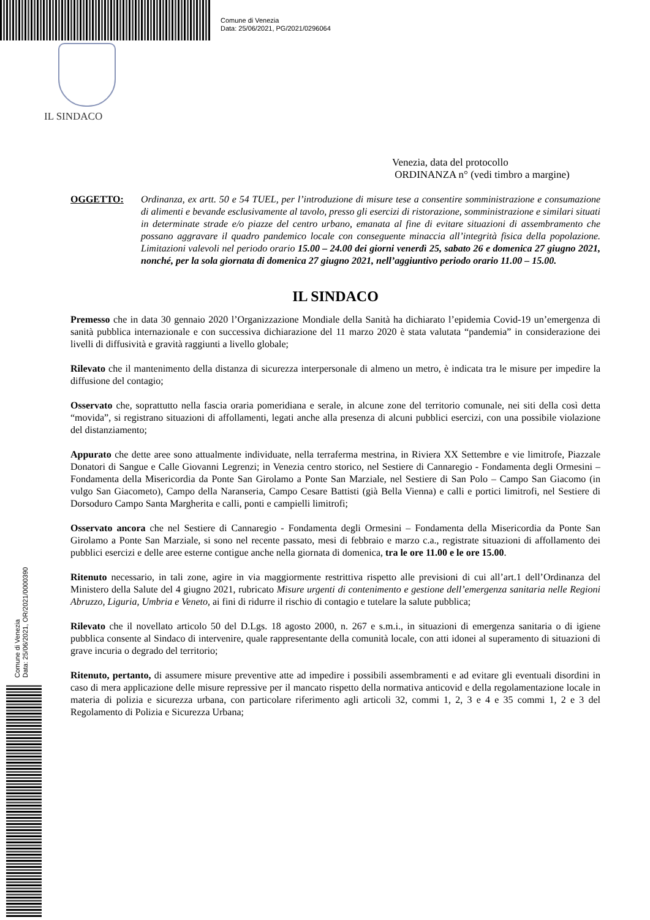Comune di Venezia
Data: 25/06/2021, PG/2021/0296064
IL SINDACO
Comune di Venezia
Data: 25/06/2021, OR/2021/0000390
Venezia, data del protocollo
ORDINANZA n° (vedi timbro a margine)
OGGETTO: Ordinanza, ex artt. 50 e 54 TUEL, per l’introduzione di misure tese a consentire somministrazione e consumazione di alimenti e bevande esclusivamente al tavolo, presso gli esercizi di ristorazione, somministrazione e similari situati in determinate strade e/o piazze del centro urbano, emanata al fine di evitare situazioni di assembramento che possano aggravare il quadro pandemico locale con conseguente minaccia all’integrità fisica della popolazione. Limitazioni valevoli nel periodo orario 15.00 – 24.00 dei giorni venerdì 25, sabato 26 e domenica 27 giugno 2021, nonché, per la sola giornata di domenica 27 giugno 2021, nell’aggiuntivo periodo orario 11.00 – 15.00.
IL SINDACO
Premesso che in data 30 gennaio 2020 l’Organizzazione Mondiale della Sanità ha dichiarato l’epidemia Covid-19 un’emergenza di sanità pubblica internazionale e con successiva dichiarazione del 11 marzo 2020 è stata valutata “pandemia” in considerazione dei livelli di diffusività e gravità raggiunti a livello globale;
Rilevato che il mantenimento della distanza di sicurezza interpersonale di almeno un metro, è indicata tra le misure per impedire la diffusione del contagio;
Osservato che, soprattutto nella fascia oraria pomeridiana e serale, in alcune zone del territorio comunale, nei siti della così detta “movida”, si registrano situazioni di affollamenti, legati anche alla presenza di alcuni pubblici esercizi, con una possibile violazione del distanziamento;
Appurato che dette aree sono attualmente individuate, nella terraferma mestrina, in Riviera XX Settembre e vie limitrofe, Piazzale Donatori di Sangue e Calle Giovanni Legrenzi; in Venezia centro storico, nel Sestiere di Cannaregio - Fondamenta degli Ormesini – Fondamenta della Misericordia da Ponte San Girolamo a Ponte San Marziale, nel Sestiere di San Polo – Campo San Giacomo (in vulgo San Giacometo), Campo della Naranseria, Campo Cesare Battisti (già Bella Vienna) e calli e portici limitrofi, nel Sestiere di Dorsoduro Campo Santa Margherita e calli, ponti e campielli limitrofi;
Osservato ancora che nel Sestiere di Cannaregio - Fondamenta degli Ormesini – Fondamenta della Misericordia da Ponte San Girolamo a Ponte San Marziale, si sono nel recente passato, mesi di febbraio e marzo c.a., registrate situazioni di affollamento dei pubblici esercizi e delle aree esterne contigue anche nella giornata di domenica, tra le ore 11.00 e le ore 15.00.
Ritenuto necessario, in tali zone, agire in via maggiormente restrittiva rispetto alle previsioni di cui all’art.1 dell’Ordinanza del Ministero della Salute del 4 giugno 2021, rubricato Misure urgenti di contenimento e gestione dell’emergenza sanitaria nelle Regioni Abruzzo, Liguria, Umbria e Veneto, ai fini di ridurre il rischio di contagio e tutelare la salute pubblica;
Rilevato che il novellato articolo 50 del D.Lgs. 18 agosto 2000, n. 267 e s.m.i., in situazioni di emergenza sanitaria o di igiene pubblica consente al Sindaco di intervenire, quale rappresentante della comunità locale, con atti idonei al superamento di situazioni di grave incuria o degrado del territorio;
Ritenuto, pertanto, di assumere misure preventive atte ad impedire i possibili assembramenti e ad evitare gli eventuali disordini in caso di mera applicazione delle misure repressive per il mancato rispetto della normativa anticovid e della regolamentazione locale in materia di polizia e sicurezza urbana, con particolare riferimento agli articoli 32, commi 1, 2, 3 e 4 e 35 commi 1, 2 e 3 del Regolamento di Polizia e Sicurezza Urbana;